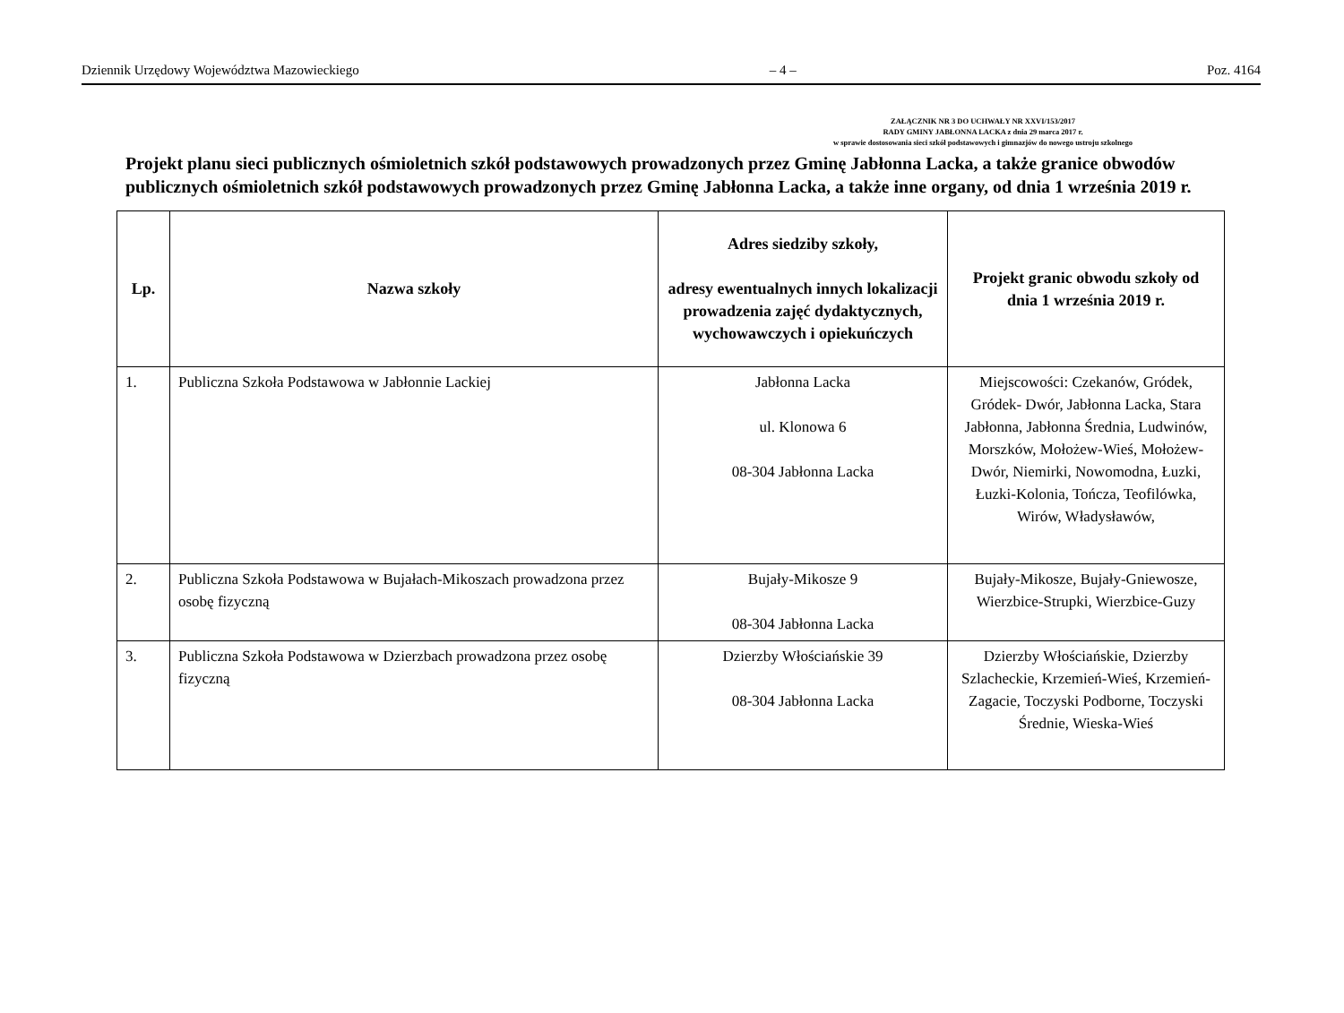Dziennik Urzędowy Województwa Mazowieckiego – 4 – Poz. 4164
ZAŁĄCZNIK NR 3 DO UCHWAŁY NR XXVI/153/2017
RADY GMINY JABŁONNA LACKA z dnia 29 marca 2017 r.
w sprawie dostosowania sieci szkół podstawowych i gimnazjów do nowego ustroju szkolnego
Projekt planu sieci publicznych ośmioletnich szkół podstawowych prowadzonych przez Gminę Jabłonna Lacka, a także granice obwodów publicznych ośmioletnich szkół podstawowych prowadzonych przez Gminę Jabłonna Lacka, a także inne organy, od dnia 1 września 2019 r.
| Lp. | Nazwa szkoły | Adres siedziby szkoły, adresy ewentualnych innych lokalizacji prowadzenia zajęć dydaktycznych, wychowawczych i opiekuńczych | Projekt granic obwodu szkoły od dnia 1 września 2019 r. |
| --- | --- | --- | --- |
| 1. | Publiczna Szkoła Podstawowa w Jabłonnie Lackiej | Jabłonna Lacka ul. Klonowa 6 08-304 Jabłonna Lacka | Miejscowości: Czekanów, Gródek, Gródek- Dwór, Jabłonna Lacka, Stara Jabłonna, Jabłonna Średnia, Ludwinów, Morszków, Mołożew-Wieś, Mołożew-Dwór, Niemirki, Nowomodna, Łuzki, Łuzki-Kolonia, Tończa, Teofilówka, Wirów, Władysławów, |
| 2. | Publiczna Szkoła Podstawowa w Bujałach-Mikoszach prowadzona przez osobę fizyczną | Bujały-Mikosze 9 08-304 Jabłonna Lacka | Bujały-Mikosze, Bujały-Gniewosze, Wierzbice-Strupki, Wierzbice-Guzy |
| 3. | Publiczna Szkoła Podstawowa w Dzierzbach prowadzona przez osobę fizyczną | Dzierzby Włościańskie 39 08-304 Jabłonna Lacka | Dzierzby Włościańskie, Dzierzby Szlacheckie, Krzemień-Wieś, Krzemień-Zagacie, Toczyski Podborne, Toczyski Średnie, Wieska-Wieś |